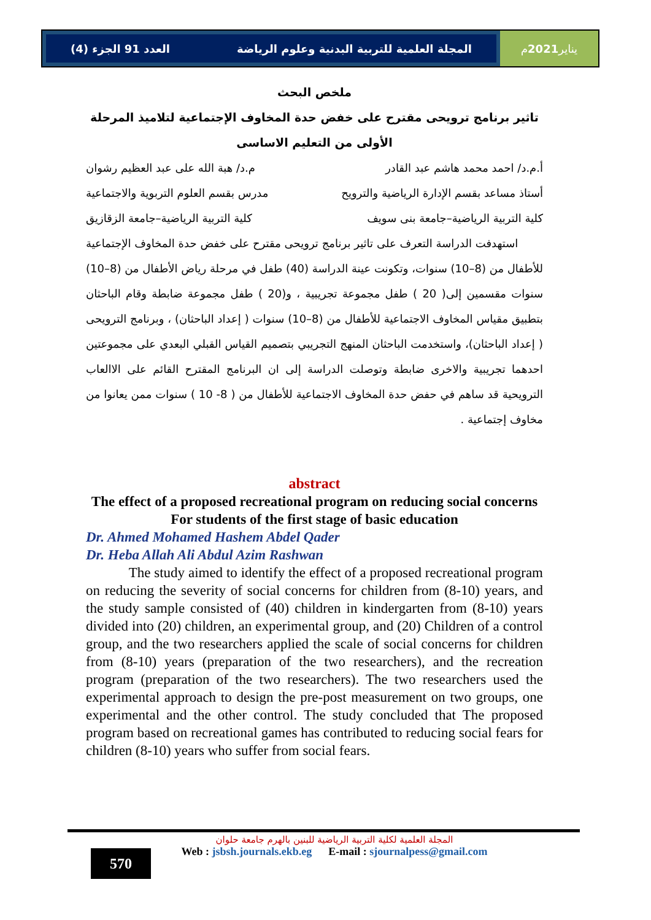المجلة العلمية للتربية البدنية وعلوم الرياضة العدد 91 الجزء (4)
يناير 2021 م
ملخص البحث
تاثير برنامج ترويحى مقترح على خفض حدة المخاوف الإجتماعية لتلاميذ المرحلة الأولى من التعليم الاساسى
أ.م.د/ احمد محمد هاشم عبد القادر م.د/ هبة الله على عبد العظيم رشوان
أستاذ مساعد بقسم الإدارة الرياضية والترويح مدرس بقسم العلوم التربوية والاجتماعية
كلية التربية الرياضية–جامعة بنى سويف كلية التربية الرياضية–جامعة الزقازيق
استهدفت الدراسة التعرف على تاثير برنامج ترويحى مقترح على خفض حدة المخاوف الإجتماعية للأطفال من (8–10) سنوات، وتكونت عينة الدراسة (40) طفل في مرحلة رياض الأطفال من (8–10) سنوات مقسمين إلى( 20 ) طفل مجموعة تجريبية ، و(20 ) طفل مجموعة ضابطة وقام الباحثان بتطبيق مقياس المخاوف الاجتماعية للأطفال من (8–10) سنوات ( إعداد الباحثان) ، وبرنامج الترويحى ( إعداد الباحثان)، واستخدمت الباحثان المنهج التجريبي بتصميم القياس القبلي البعدي على مجموعتين احدهما تجريبية والاخرى ضابطة وتوصلت الدراسة إلى ان البرنامج المقترح القائم على الاالعاب الترويحية قد ساهم في حفض حدة المخاوف الاجتماعية للأطفال من ( 8- 10 ) سنوات ممن يعانوا من مخاوف إجتماعية .
abstract
The effect of a proposed recreational program on reducing social concerns For students of the first stage of basic education
Dr. Ahmed Mohamed Hashem Abdel Qader
Dr. Heba Allah Ali Abdul Azim Rashwan
The study aimed to identify the effect of a proposed recreational program on reducing the severity of social concerns for children from (8-10) years, and the study sample consisted of (40) children in kindergarten from (8-10) years divided into (20) children, an experimental group, and (20) Children of a control group, and the two researchers applied the scale of social concerns for children from (8-10) years (preparation of the two researchers), and the recreation program (preparation of the two researchers). The two researchers used the experimental approach to design the pre-post measurement on two groups, one experimental and the other control. The study concluded that The proposed program based on recreational games has contributed to reducing social fears for children (8-10) years who suffer from social fears.
570
المجلة العلمية لكلية التربية الرياضية للبنين بالهرم جامعة حلوان
Web : jsbsh.journals.ekb.eg E-mail : sjournalpess@gmail.com